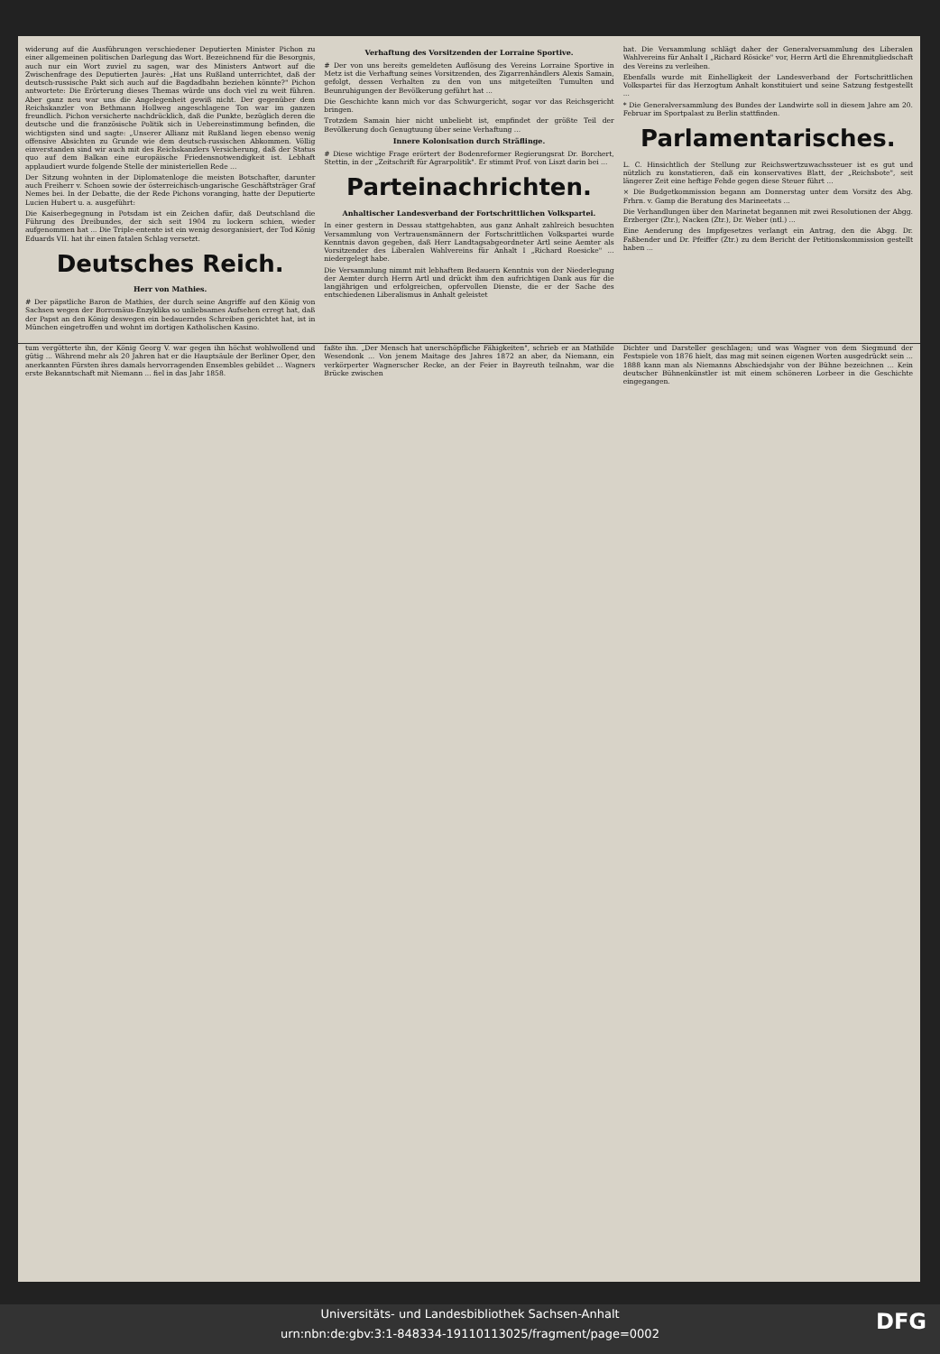widerung auf die Ausführungen verschiedener Deputierten Minister Pichon zu einer allgemeinen politischen Darlegung das Wort. Bezeichnend für die Besorgnis, auch nur ein Wort zuviel zu sagen, war des Ministers Antwort auf die Zwischenfrage des Deputierten Jaurès: „Hat uns Rußland unterrichtet, daß der deutsch-russische Pakt sich auch auf die Bagdadbahn beziehen könnte?" Pichon antwortete: Die Erörterung dieses Themas würde uns doch viel zu weit führen. Aber ganz neu war uns die Angelegenheit gewiß nicht. Der gegenüber dem Reichskanzler von Bethmann Hollweg angeschlagene Ton war im ganzen freundlich. Pichon versicherte nachdrücklich, daß die Punkte, bezüglich deren die deutsche und die französische Politik sich in Uebereinstimmung befinden, die wichtigsten sind und sagte: „Unserer Allianz mit Rußland liegen ebenso wenig offensive Absichten zu Grunde wie dem deutsch-russischen Abkommen. Völlig einverstanden sind wir auch mit des Reichskanzlers Versicherung, daß der Status quo auf dem Balkan eine europäische Friedensnotwendigkeit ist. Lebhaft applaudiert wurde folgende Stelle der ministeriellen Rede ...
Der Sitzung wohnten in der Diplomatenloge die meisten Botschafter, darunter auch Freiherr v. Schoen sowie der österreichisch-ungarische Geschäftsträger Graf Nemes bei. In der Debatte, die der Rede Pichons voranging, hatte der Deputierte Lucien Hubert u. a. ausgeführt:
Die Kaiserbegegnung in Potsdam ist ein Zeichen dafür, daß Deutschland die Führung des Dreibundes, der sich seit 1904 zu lockern schien, wieder aufgenommen hat ... Die Triple-entente ist ein wenig desorganisiert, der Tod König Eduards VII. hat ihr einen fatalen Schlag versetzt.
Deutsches Reich.
Herr von Mathies.
# Der päpstliche Baron de Mathies, der durch seine Angriffe auf den König von Sachsen wegen der Borromäus-Enzyklika so unliebsames Aufsehen erregt hat, daß der Papst an den König deswegen ein bedauerndes Schreiben gerichtet hat, ist in München eingetroffen und wohnt im dortigen Katholischen Kasino.
Verhaftung des Vorsitzenden der Lorraine Sportive.
# Der von uns bereits gemeldeten Auflösung des Vereins Lorraine Sportive in Metz ist die Verhaftung seines Vorsitzenden, des Zigarrenhändlers Alexis Samain, gefolgt, dessen Verhalten zu den von uns mitgeteilten Tumulten und Beunruhigungen der Bevölkerung geführt hat ...
Die Geschichte kann mich vor das Schwurgericht, sogar vor das Reichsgericht bringen.
Trotzdem Samain hier nicht unbeliebt ist, empfindet der größte Teil der Bevölkerung doch Genugtuung über seine Verhaftung ...
Innere Kolonisation durch Sträflinge.
# Diese wichtige Frage erörtert der Bodenreformer Regierungsrat Dr. Borchert, Stettin, in der „Zeitschrift für Agrarpolitik". Er stimmt Prof. von Liszt darin bei ...
Parteinachrichten.
Anhaltischer Landesverband der Fortschrittlichen Volkspartei.
In einer gestern in Dessau stattgehabten, aus ganz Anhalt zahlreich besuchten Versammlung von Vertrauensmännern der Fortschrittlichen Volkspartei wurde Kenntnis davon gegeben, daß Herr Landtagsabgeordneter Artl seine Aemter als Vorsitzender des Liberalen Wahlvereins für Anhalt I „Richard Roesicke" ... niedergelegt habe.
Die Versammlung nimmt mit lebhaftem Bedauern Kenntnis von der Niederlegung der Aemter durch Herrn Artl und drückt ihm den aufrichtigen Dank aus für die langjährigen und erfolgreichen, opfervollen Dienste, die er der Sache des entschiedenen Liberalismus in Anhalt geleistet
hat. Die Versammlung schlägt daher der Generalversammlung des Liberalen Wahlvereins für Anhalt I „Richard Rösicke" vor, Herrn Artl die Ehrenmitgliedschaft des Vereins zu verleihen.
Ebenfalls wurde mit Einhelligkeit der Landesverband der Fortschrittlichen Volkspartei für das Herzogtum Anhalt konstituiert und seine Satzung festgestellt ...
* Die Generalversammlung des Bundes der Landwirte soll in diesem Jahre am 20. Februar im Sportpalast zu Berlin stattfinden.
Parlamentarisches.
L. C. Hinsichtlich der Stellung zur Reichswertzuwachssteuer ist es gut und nützlich zu konstatieren, daß ein konservatives Blatt, der „Reichsbote", seit längerer Zeit eine heftige Fehde gegen diese Steuer führt ...
× Die Budgetkommission begann am Donnerstag unter dem Vorsitz des Abg. Frhrn. v. Gamp die Beratung des Marineetats ...
Die Verhandlungen über den Marinetat begannen mit zwei Resolutionen der Abgg. Erzberger (Ztr.), Nacken (Ztr.), Dr. Weber (ntl.) ...
Eine Aenderung des Impfgesetzes verlangt ein Antrag, den die Abgg. Dr. Faßbender und Dr. Pfeiffer (Ztr.) zu dem Bericht der Petitionskommission gestellt haben ...
tum vergötterte ihn, der König Georg V. war gegen ihn höchst wohlwollend und gütig ... Während mehr als 20 Jahren hat er die Hauptsäule der Berliner Oper, den anerkannten Fürsten ihres damals hervorragenden Ensembles gebildet ... Wagners erste Bekanntschaft mit Niemann ... fiel in das Jahr 1858.
faßte ihn. „Der Mensch hat unerschöpfliche Fähigkeiten", schrieb er an Mathilde Wesendonk ... Von jenem Maitage des Jahres 1872 an aber, da Niemann, ein verkörperter Wagnerscher Recke, an der Feier in Bayreuth teilnahm, war die Brücke zwischen
Dichter und Darsteller geschlagen; und was Wagner von dem Siegmund der Festspiele von 1876 hielt, das mag mit seinen eigenen Worten ausgedrückt sein ... 1888 kann man als Niemanns Abschiedsjahr von der Bühne bezeichnen ... Kein deutscher Bühnenkünstler ist mit einem schöneren Lorbeer in die Geschichte eingegangen.
Universitäts- und Landesbibliothek Sachsen-Anhalt
urn:nbn:de:gbv:3:1-848334-19110113025/fragment/page=0002
DFG